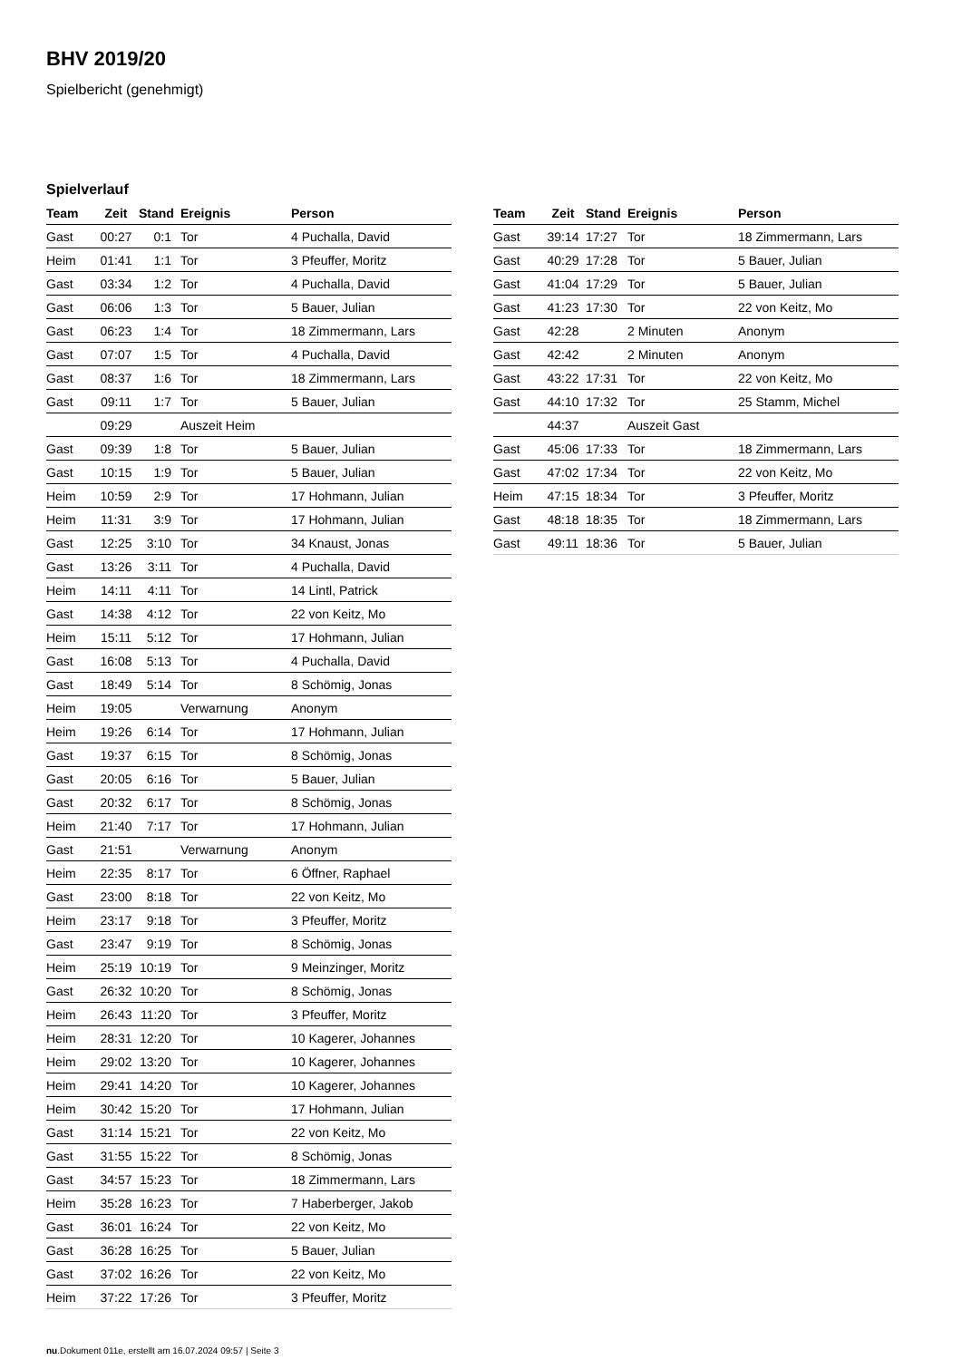BHV 2019/20
Spielbericht (genehmigt)
Spielverlauf
| Team | Zeit | Stand | Ereignis | Person |
| --- | --- | --- | --- | --- |
| Gast | 00:27 | 0:1 | Tor | 4 Puchalla, David |
| Heim | 01:41 | 1:1 | Tor | 3 Pfeuffer, Moritz |
| Gast | 03:34 | 1:2 | Tor | 4 Puchalla, David |
| Gast | 06:06 | 1:3 | Tor | 5 Bauer, Julian |
| Gast | 06:23 | 1:4 | Tor | 18 Zimmermann, Lars |
| Gast | 07:07 | 1:5 | Tor | 4 Puchalla, David |
| Gast | 08:37 | 1:6 | Tor | 18 Zimmermann, Lars |
| Gast | 09:11 | 1:7 | Tor | 5 Bauer, Julian |
| | 09:29 | | Auszeit Heim | |
| Gast | 09:39 | 1:8 | Tor | 5 Bauer, Julian |
| Gast | 10:15 | 1:9 | Tor | 5 Bauer, Julian |
| Heim | 10:59 | 2:9 | Tor | 17 Hohmann, Julian |
| Heim | 11:31 | 3:9 | Tor | 17 Hohmann, Julian |
| Gast | 12:25 | 3:10 | Tor | 34 Knaust, Jonas |
| Gast | 13:26 | 3:11 | Tor | 4 Puchalla, David |
| Heim | 14:11 | 4:11 | Tor | 14 Lintl, Patrick |
| Gast | 14:38 | 4:12 | Tor | 22 von Keitz, Mo |
| Heim | 15:11 | 5:12 | Tor | 17 Hohmann, Julian |
| Gast | 16:08 | 5:13 | Tor | 4 Puchalla, David |
| Gast | 18:49 | 5:14 | Tor | 8 Schömig, Jonas |
| Heim | 19:05 | | Verwarnung | Anonym |
| Heim | 19:26 | 6:14 | Tor | 17 Hohmann, Julian |
| Gast | 19:37 | 6:15 | Tor | 8 Schömig, Jonas |
| Gast | 20:05 | 6:16 | Tor | 5 Bauer, Julian |
| Gast | 20:32 | 6:17 | Tor | 8 Schömig, Jonas |
| Heim | 21:40 | 7:17 | Tor | 17 Hohmann, Julian |
| Gast | 21:51 | | Verwarnung | Anonym |
| Heim | 22:35 | 8:17 | Tor | 6 Öffner, Raphael |
| Gast | 23:00 | 8:18 | Tor | 22 von Keitz, Mo |
| Heim | 23:17 | 9:18 | Tor | 3 Pfeuffer, Moritz |
| Gast | 23:47 | 9:19 | Tor | 8 Schömig, Jonas |
| Heim | 25:19 | 10:19 | Tor | 9 Meinzinger, Moritz |
| Gast | 26:32 | 10:20 | Tor | 8 Schömig, Jonas |
| Heim | 26:43 | 11:20 | Tor | 3 Pfeuffer, Moritz |
| Heim | 28:31 | 12:20 | Tor | 10 Kagerer, Johannes |
| Heim | 29:02 | 13:20 | Tor | 10 Kagerer, Johannes |
| Heim | 29:41 | 14:20 | Tor | 10 Kagerer, Johannes |
| Heim | 30:42 | 15:20 | Tor | 17 Hohmann, Julian |
| Gast | 31:14 | 15:21 | Tor | 22 von Keitz, Mo |
| Gast | 31:55 | 15:22 | Tor | 8 Schömig, Jonas |
| Gast | 34:57 | 15:23 | Tor | 18 Zimmermann, Lars |
| Heim | 35:28 | 16:23 | Tor | 7 Haberberger, Jakob |
| Gast | 36:01 | 16:24 | Tor | 22 von Keitz, Mo |
| Gast | 36:28 | 16:25 | Tor | 5 Bauer, Julian |
| Gast | 37:02 | 16:26 | Tor | 22 von Keitz, Mo |
| Heim | 37:22 | 17:26 | Tor | 3 Pfeuffer, Moritz |
| Team | Zeit | Stand | Ereignis | Person |
| --- | --- | --- | --- | --- |
| Gast | 39:14 | 17:27 | Tor | 18 Zimmermann, Lars |
| Gast | 40:29 | 17:28 | Tor | 5 Bauer, Julian |
| Gast | 41:04 | 17:29 | Tor | 5 Bauer, Julian |
| Gast | 41:23 | 17:30 | Tor | 22 von Keitz, Mo |
| Gast | 42:28 | | 2 Minuten | Anonym |
| Gast | 42:42 | | 2 Minuten | Anonym |
| Gast | 43:22 | 17:31 | Tor | 22 von Keitz, Mo |
| Gast | 44:10 | 17:32 | Tor | 25 Stamm, Michel |
| | 44:37 | | Auszeit Gast | |
| Gast | 45:06 | 17:33 | Tor | 18 Zimmermann, Lars |
| Gast | 47:02 | 17:34 | Tor | 22 von Keitz, Mo |
| Heim | 47:15 | 18:34 | Tor | 3 Pfeuffer, Moritz |
| Gast | 48:18 | 18:35 | Tor | 18 Zimmermann, Lars |
| Gast | 49:11 | 18:36 | Tor | 5 Bauer, Julian |
nu.Dokument 011e, erstellt am 16.07.2024 09:57 | Seite 3